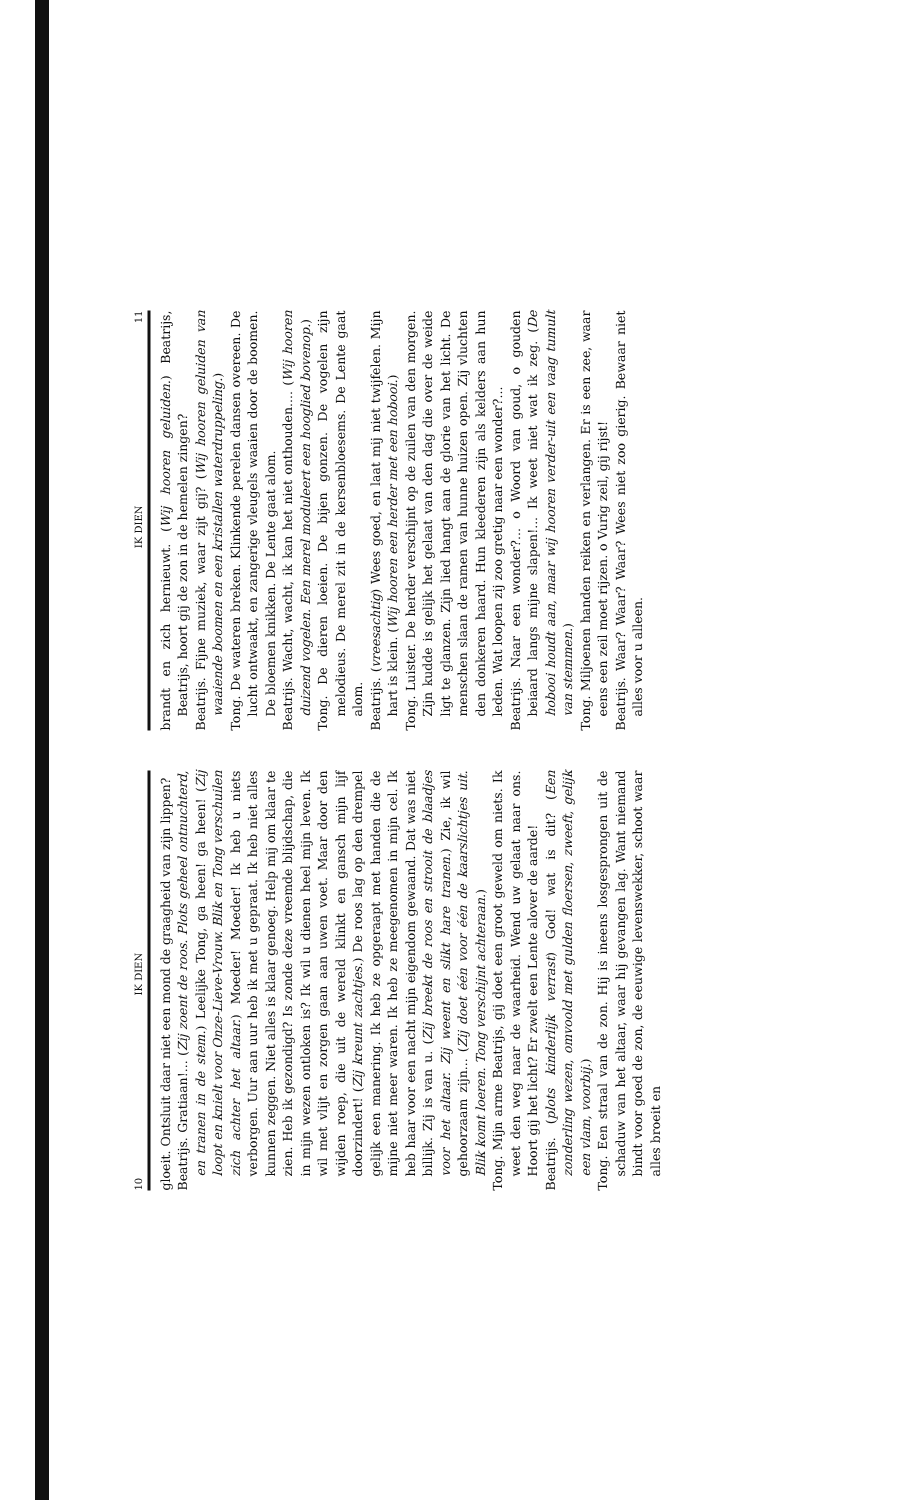10 IK DIEN
gloeit. Ontsluit daar niet een mond de graagheid van zijn lippen?
Beatrijs. Gratiaan!... (Zij zoent de roos. Plots geheel ontnuchterd, en tranen in de stem.) Leelijke Tong, ga heen! ga heen! (Zij loopt en knielt voor Onze-Lieve-Vrouw. Blik en Tong verschuilen zich achter het altaar.) Moeder! Moeder! Ik heb u niets verborgen. Uur aan uur heb ik met u gepraat. Ik heb niet alles kunnen zeggen. Niet alles is klaar genoeg. Help mij om klaar te zien. Heb ik gezondigd? Is zonde deze vreemde blijdschap, die in mijn wezen ontloken is? Ik wil u dienen heel mijn leven. Ik wil met vlijt en zorgen gaan aan uwen voet. Maar door den wijden roep, die uit de wereld klinkt en gansch mijn lijf doorzindert! (Zij kreunt zachtjes.) De roos lag op den drempel gelijk een manering. Ik heb ze opgeraapt met handen die de mijne niet meer waren. Ik heb ze meegenomen in mijn cel. Ik heb haar voor een nacht mijn eigendom gewaand. Dat was niet billijk. Zij is van u. (Zij breekt de roos en strooit de blaadjes voor het altaar. Zij weent en slikt hare tranen.) Zie, ik wil gehoorzaam zijn... (Zij doet één voor één de kaarslichtjes uit. Blik komt loeren. Tong verschijnt achteraan.)
Tong. Mijn arme Beatrijs, gij doet een groot geweld om niets. Ik weet den weg naar de waarheid. Wend uw gelaat naar ons. Hoort gij het licht? Er zwelt een Lente alover de aarde!
Beatrijs. (plots kinderlijk verrast) God! wat is dit? (Een zonderling wezen, omvoold met gulden floersen, zweeft, gelijk een vlam, voorbij.)
Tong. Een straal van de zon. Hij is ineens losgesprongen uit de schaduw van het altaar, waar hij gevangen lag. Want niemand bindt voor goed de zon, de eeuwige levenswekker, schoot waar alles broeit en
IK DIEN 11
brandt en zich hernieuwt. (Wij hooren geluiden.) Beatrijs, Beatrijs, hoort gij de zon in de hemelen zingen?
Beatrijs. Fijne muziek, waar zijt gij? (Wij hooren geluiden van waaiende boomen en een kristallen waterdruppeling.)
Tong. De wateren breken. Klinkende perelen dansen overeen. De lucht ontwaakt, en zangerige vleugels waaien door de boomen. De bloemen knikken. De Lente gaat alom.
Beatrijs. Wacht, wacht, ik kan het niet onthouden.... (Wij hooren duizend vogelen. Een merel moduleert een hooglied bovenop.)
Tong. De dieren loeien. De bijen gonzen. De vogelen zijn melodieus. De merel zit in de kersenbloesems. De Lente gaat alom.
Beatrijs. (vreesachtig) Wees goed, en laat mij niet twijfelen. Mijn hart is klein. (Wij hooren een herder met een hobooi.)
Tong. Luister. De herder verschijnt op de zuilen van den morgen. Zijn kudde is gelijk het gelaat van den dag die over de weide ligt te glanzen. Zijn lied hangt aan de glorie van het licht. De menschen slaan de ramen van hunne huizen open. Zij vluchten den donkeren haard. Hun kleederen zijn als kelders aan hun leden. Wat loopen zij zoo gretig naar een wonder?...
Beatrijs. Naar een wonder?... o Woord van goud, o gouden beiaard langs mijne slapen!... Ik weet niet wat ik zeg. (De hobooi houdt aan, maar wij hooren verder-uit een vaag tumult van stemmen.)
Tong. Miljoenen handen reiken en verlangen. Er is een zee, waar eens een zeil moet rijzen. o Vurig zeil, gij rijst!
Beatrijs. Waar? Waar? Waar? Wees niet zoo gierig. Bewaar niet alles voor u alleen.